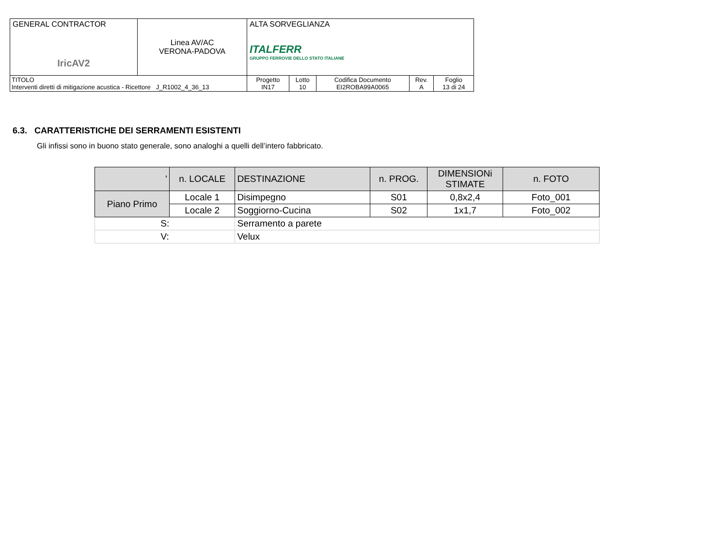| GENERAL CONTRACTOR IricAV2 | Linea AV/AC VERONA-PADOVA | ALTA SORVEGLIANZA ITALFERR GRUPPO FERROVIE DELLO STATO ITALIANE | | | | |
| TITOLO Interventi diretti di mitigazione acustica - Ricettore J_R1002_4_36_13 | | Progetto IN17 | Lotto 10 | Codifica Documento EI2ROBA99A0065 | Rev. A | Foglio 13 di 24 |
6.3. CARATTERISTICHE DEI SERRAMENTI ESISTENTI
Gli infissi sono in buono stato generale, sono analoghi a quelli dell’intero fabbricato.
| ' | n. LOCALE | DESTINAZIONE | n. PROG. | DIMENSIONi STIMATE | n. FOTO |
| --- | --- | --- | --- | --- | --- |
| Piano Primo | Locale 1 | Disimpegno | S01 | 0,8x2,4 | Foto_001 |
| | Locale 2 | Soggiorno-Cucina | S02 | 1x1,7 | Foto_002 |
| S: | | Serramento a parete | | | |
| V: | | Velux | | | |